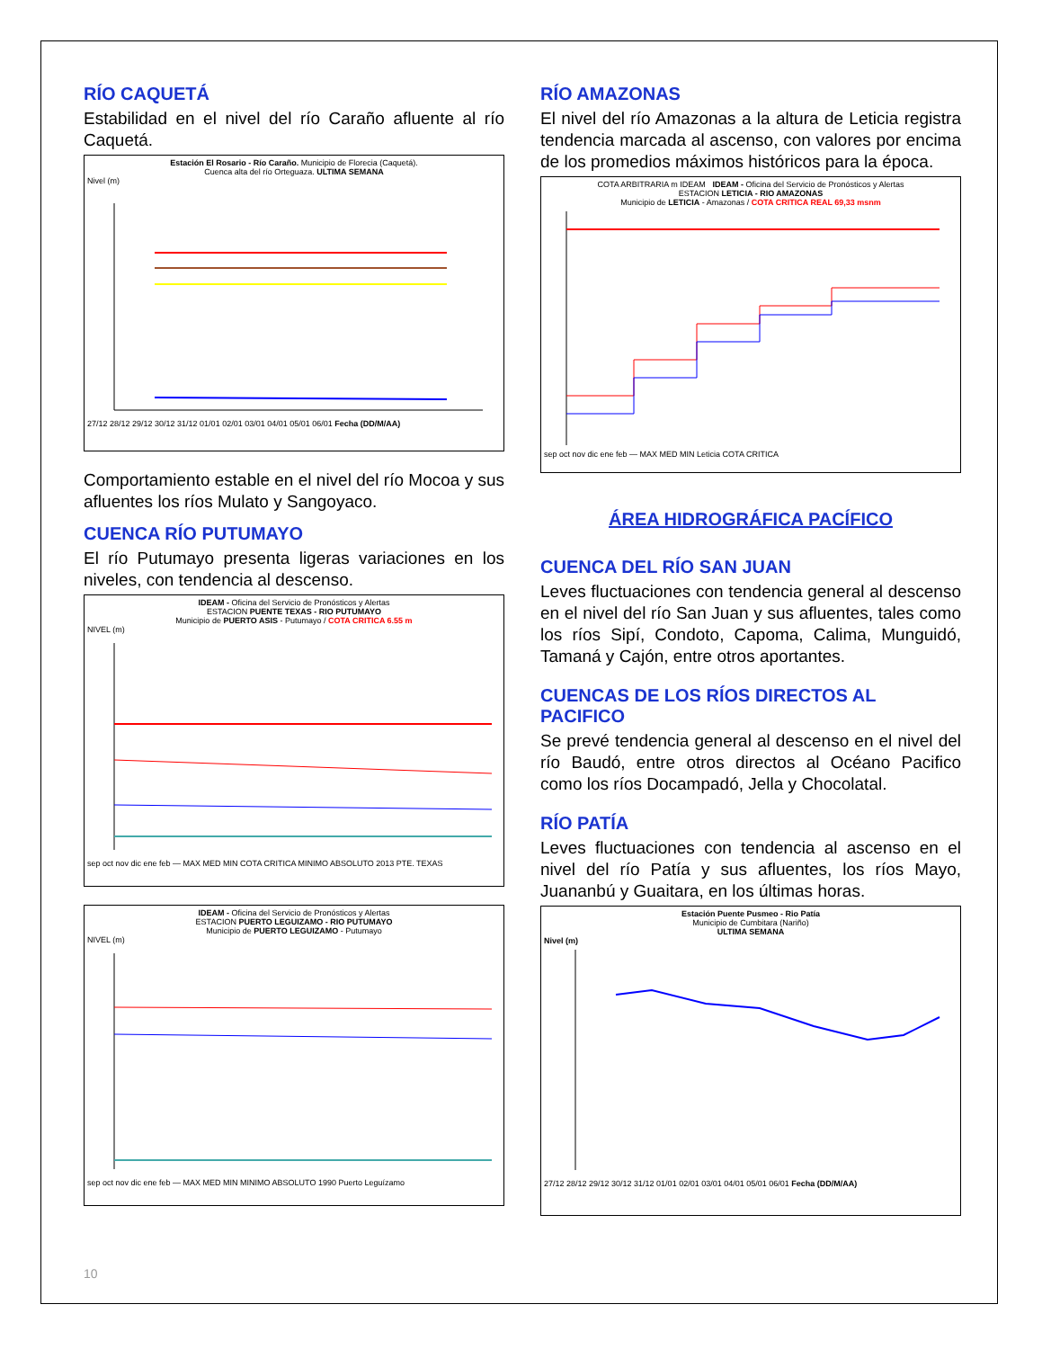RÍO CAQUETÁ
Estabilidad en el nivel del río Caraño afluente al río Caquetá.
Estación El Rosario - Río Caraño. Municipio de Florecia (Caquetá).
Cuenca alta del río Orteguaza. ULTIMA SEMANA
Nivel (m)
27/12 28/12 29/12 30/12 31/12 01/01 02/01 03/01 04/01 05/01 06/01 Fecha (DD/M/AA)
Comportamiento estable en el nivel del río Mocoa y sus afluentes los ríos Mulato y Sangoyaco.
CUENCA RÍO PUTUMAYO
El río Putumayo presenta ligeras variaciones en los niveles, con tendencia al descenso.
IDEAM - Oficina del Servicio de Pronósticos y Alertas
ESTACION PUENTE TEXAS - RIO PUTUMAYO
Municipio de PUERTO ASIS - Putumayo / COTA CRITICA 6.55 m
NIVEL (m)
sep oct nov dic ene feb — MAX MED MIN COTA CRITICA MINIMO ABSOLUTO 2013 PTE. TEXAS
IDEAM - Oficina del Servicio de Pronósticos y Alertas
ESTACION PUERTO LEGUIZAMO - RIO PUTUMAYO
Municipio de PUERTO LEGUIZAMO - Putumayo
NIVEL (m)
sep oct nov dic ene feb — MAX MED MIN MINIMO ABSOLUTO 1990 Puerto Leguízamo
RÍO AMAZONAS
El nivel del río Amazonas a la altura de Leticia registra tendencia marcada al ascenso, con valores por encima de los promedios máximos históricos para la época.
COTA ARBITRARIA m IDEAM IDEAM - Oficina del Servicio de Pronósticos y Alertas
ESTACION LETICIA - RIO AMAZONAS
Municipio de LETICIA - Amazonas / COTA CRITICA REAL 69,33 msnm
sep oct nov dic ene feb — MAX MED MIN Leticia COTA CRITICA
ÁREA HIDROGRÁFICA PACÍFICO
CUENCA DEL RÍO SAN JUAN
Leves fluctuaciones con tendencia general al descenso en el nivel del río San Juan y sus afluentes, tales como los ríos Sipí, Condoto, Capoma, Calima, Munguidó, Tamaná y Cajón, entre otros aportantes.
CUENCAS DE LOS RÍOS DIRECTOS AL PACIFICO
Se prevé tendencia general al descenso en el nivel del río Baudó, entre otros directos al Océano Pacifico como los ríos Docampadó, Jella y Chocolatal.
RÍO PATÍA
Leves fluctuaciones con tendencia al ascenso en el nivel del río Patía y sus afluentes, los ríos Mayo, Juananbú y Guaitara, en los últimas horas.
Estación Puente Pusmeo - Rio Patía
Municipio de Cumbitara (Nariño)
ULTIMA SEMANA
Nivel (m)
27/12 28/12 29/12 30/12 31/12 01/01 02/01 03/01 04/01 05/01 06/01 Fecha (DD/M/AA)
10